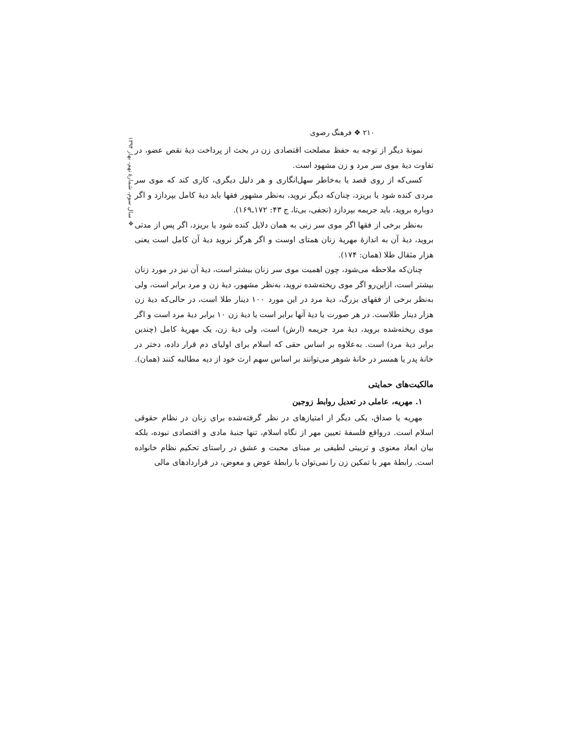۲۱۰ ❖ فرهنگ رضوی
❖ سال سوم، شمارهٔ نهم، بهار ۱۳۹۴
نمونهٔ دیگر از توجه به حفظ مصلحت اقتصادی زن در بحث از پرداخت دیهٔ نقص عضو، در تفاوت دیهٔ موی سر مرد و زن مشهود است.
کسی‌که از روی قصد یا به‌خاطر سهل‌انگاری و هر دلیل دیگری، کاری کند که موی سر مردی کنده شود یا بریزد، چنان‌که دیگر نروید، به‌نظر مشهور فقها باید دیهٔ کامل بپردازد و اگر دوباره بروید، باید جریمه بپردازد (نجفی، بی‌تا، ج ۴۳: ۱۷۲ـ۱۶۹).
به‌نظر برخی از فقها اگر موی سر زنی به همان دلایل کنده شود یا بریزد، اگر پس از مدتی بروید، دیهٔ آن به اندازهٔ مهریهٔ زنان همتای اوست و اگر هرگز نروید دیهٔ آن کامل است یعنی هزار مثقال طلا (همان: ۱۷۴).
چنان‌که ملاحظه می‌شود، چون اهمیت موی سر زنان بیشتر است، دیهٔ آن نیز در مورد زنان بیشتر است، ازاین‌رو اگر موی ریخته‌شده نروید، به‌نظر مشهور، دیهٔ زن و مرد برابر است، ولی به‌نظر برخی از فقهای بزرگ، دیهٔ مرد در این مورد ۱۰۰ دینار طلا است، در حالی‌که دیهٔ زن هزار دینار طلاست. در هر صورت یا دیهٔ آنها برابر است یا دیهٔ زن ۱۰ برابر دیهٔ مرد است و اگر موی ریخته‌شده بروید، دیهٔ مرد جریمه (ارش) است، ولی دیهٔ زن، یک مهریهٔ کامل (چندین برابر دیهٔ مرد) است. به‌علاوه بر اساس حقی که اسلام برای اولیای دم قرار داده، دختر در خانهٔ پدر یا همسر در خانهٔ شوهر می‌توانند بر اساس سهم ارث خود از دیه مطالبه کنند (همان).
مالکیت‌های حمایتی
۱. مهریه، عاملی در تعدیل روابط زوجین
مهریه یا صداق، یکی دیگر از امتیازهای در نظر گرفته‌شده برای زنان در نظام حقوقی اسلام است. درواقع فلسفهٔ تعیین مهر از نگاه اسلام، تنها جنبهٔ مادی و اقتصادی نبوده، بلکه بیان ابعاد معنوی و تربیتی لطیفی بر مبنای محبت و عشق در راستای تحکیم نظام خانواده است. رابطهٔ مهر با تمکین زن را نمی‌توان با رابطهٔ عوض و معوض، در قراردادهای مالی